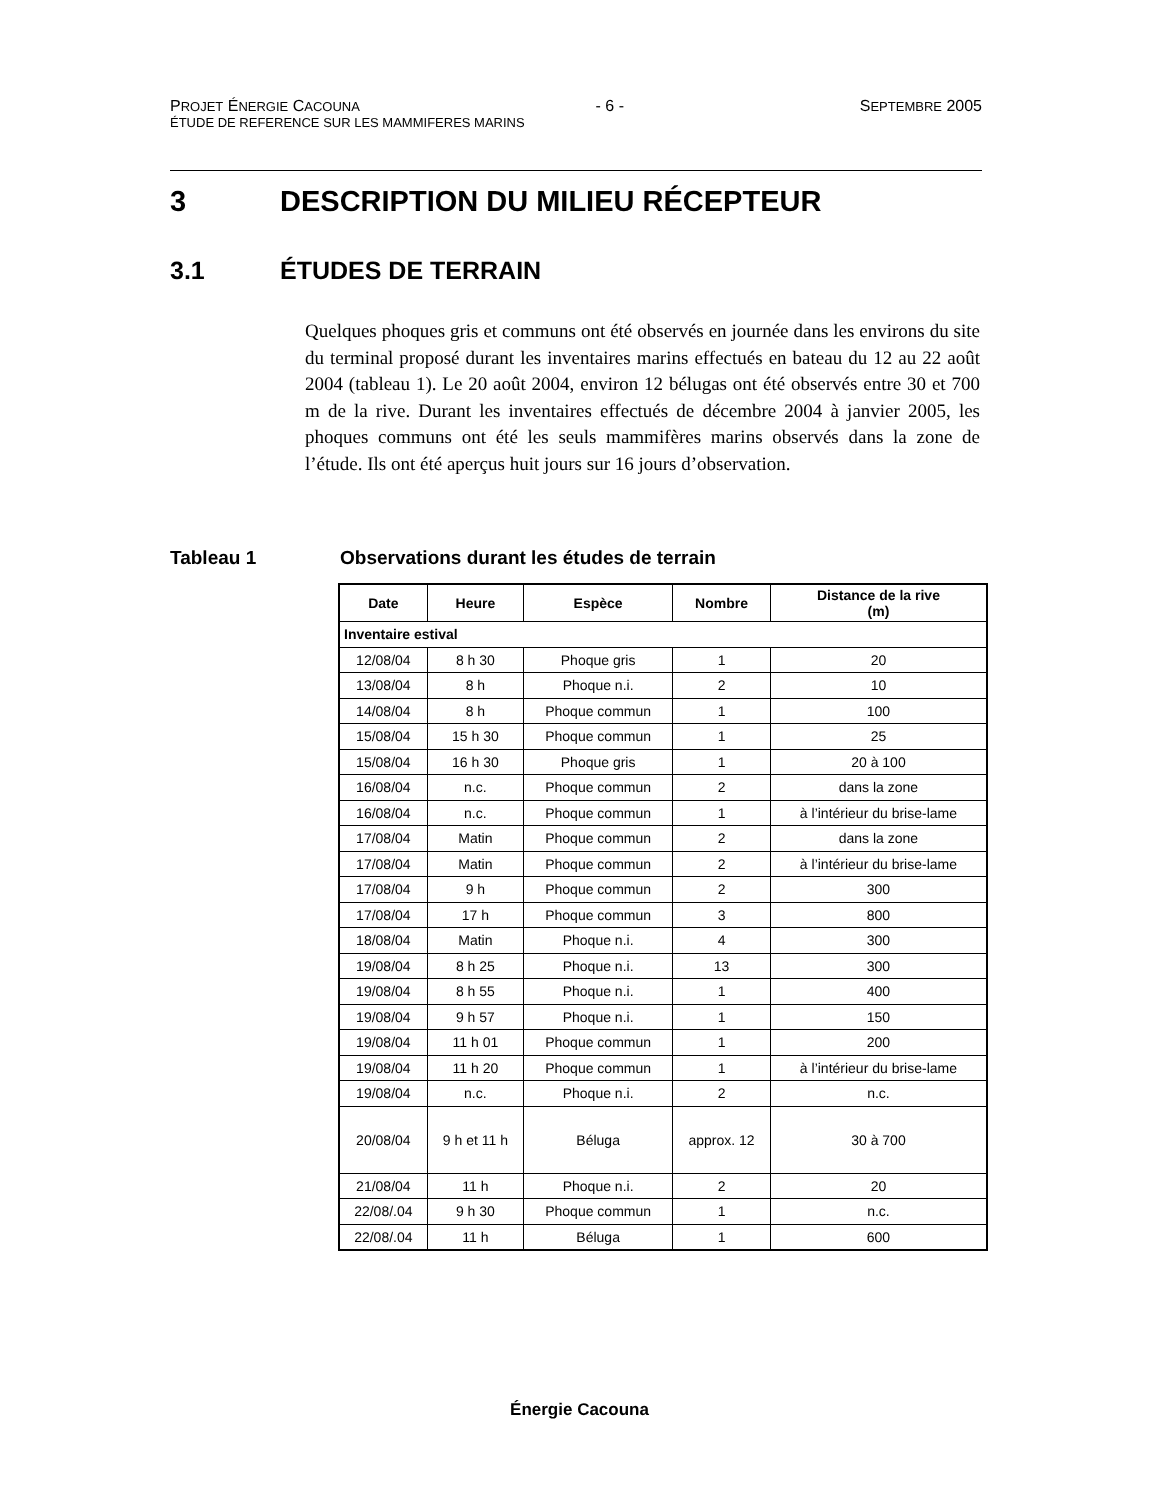PROJET ÉNERGIE CACOUNA - 6 - SEPTEMBRE 2005
ÉTUDE DE REFERENCE SUR LES MAMMIFERES MARINS
3 DESCRIPTION DU MILIEU RÉCEPTEUR
3.1 ÉTUDES DE TERRAIN
Quelques phoques gris et communs ont été observés en journée dans les environs du site du terminal proposé durant les inventaires marins effectués en bateau du 12 au 22 août 2004 (tableau 1). Le 20 août 2004, environ 12 bélugas ont été observés entre 30 et 700 m de la rive. Durant les inventaires effectués de décembre 2004 à janvier 2005, les phoques communs ont été les seuls mammifères marins observés dans la zone de l’étude. Ils ont été aperçus huit jours sur 16 jours d’observation.
Tableau 1 Observations durant les études de terrain
| Date | Heure | Espèce | Nombre | Distance de la rive (m) |
| --- | --- | --- | --- | --- |
| Inventaire estival | | | | |
| 12/08/04 | 8 h 30 | Phoque gris | 1 | 20 |
| 13/08/04 | 8 h | Phoque n.i. | 2 | 10 |
| 14/08/04 | 8 h | Phoque commun | 1 | 100 |
| 15/08/04 | 15 h 30 | Phoque commun | 1 | 25 |
| 15/08/04 | 16 h 30 | Phoque gris | 1 | 20 à 100 |
| 16/08/04 | n.c. | Phoque commun | 2 | dans la zone |
| 16/08/04 | n.c. | Phoque commun | 1 | à l’intérieur du brise-lame |
| 17/08/04 | Matin | Phoque commun | 2 | dans la zone |
| 17/08/04 | Matin | Phoque commun | 2 | à l’intérieur du brise-lame |
| 17/08/04 | 9 h | Phoque commun | 2 | 300 |
| 17/08/04 | 17 h | Phoque commun | 3 | 800 |
| 18/08/04 | Matin | Phoque n.i. | 4 | 300 |
| 19/08/04 | 8 h 25 | Phoque n.i. | 13 | 300 |
| 19/08/04 | 8 h 55 | Phoque n.i. | 1 | 400 |
| 19/08/04 | 9 h 57 | Phoque n.i. | 1 | 150 |
| 19/08/04 | 11 h 01 | Phoque commun | 1 | 200 |
| 19/08/04 | 11 h 20 | Phoque commun | 1 | à l’intérieur du brise-lame |
| 19/08/04 | n.c. | Phoque n.i. | 2 | n.c. |
| 20/08/04 | 9 h et 11 h | Béluga | approx. 12 | 30 à 700 |
| 21/08/04 | 11 h | Phoque n.i. | 2 | 20 |
| 22/08/.04 | 9 h 30 | Phoque commun | 1 | n.c. |
| 22/08/.04 | 11 h | Béluga | 1 | 600 |
Énergie Cacouna